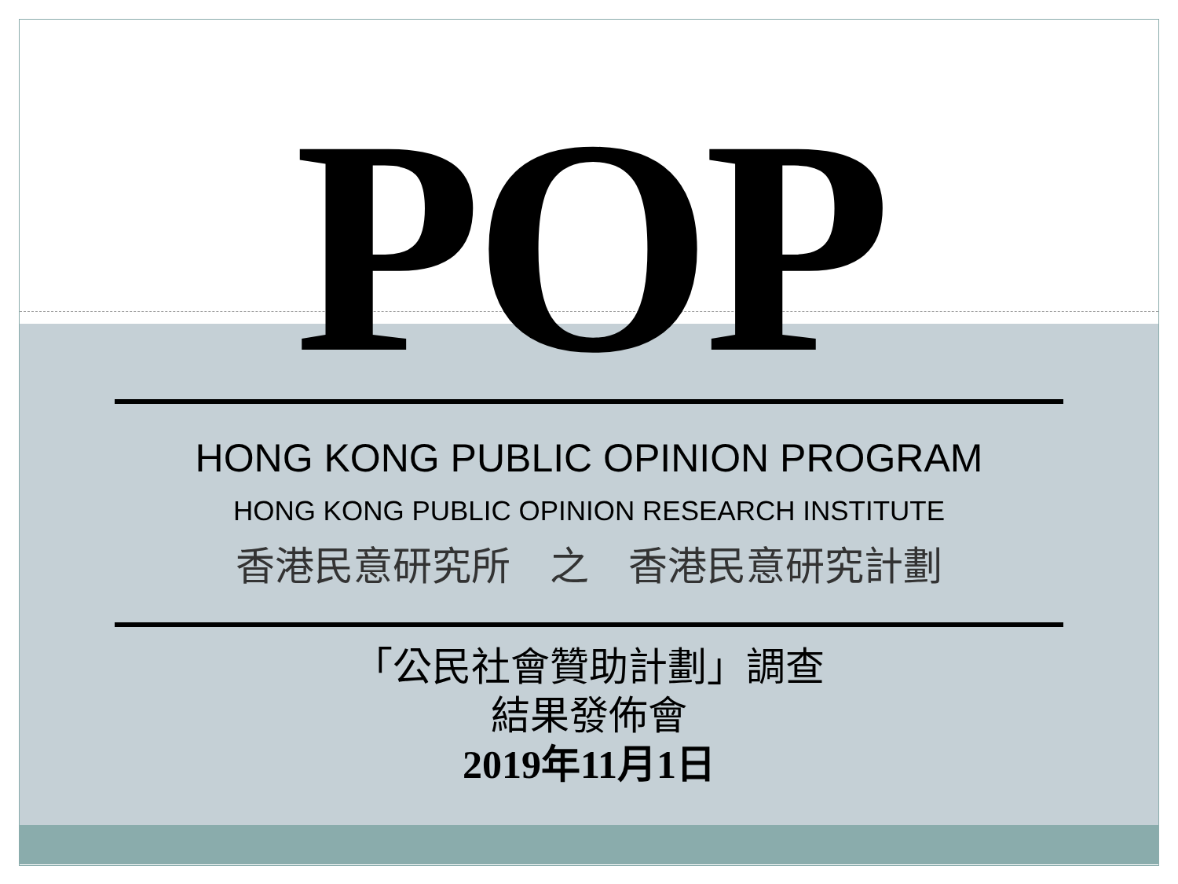POP
HONG KONG PUBLIC OPINION PROGRAM
HONG KONG PUBLIC OPINION RESEARCH INSTITUTE
香港民意研究所　之　香港民意研究計劃
「公民社會贊助計劃」調查
結果發佈會
2019年11月1日